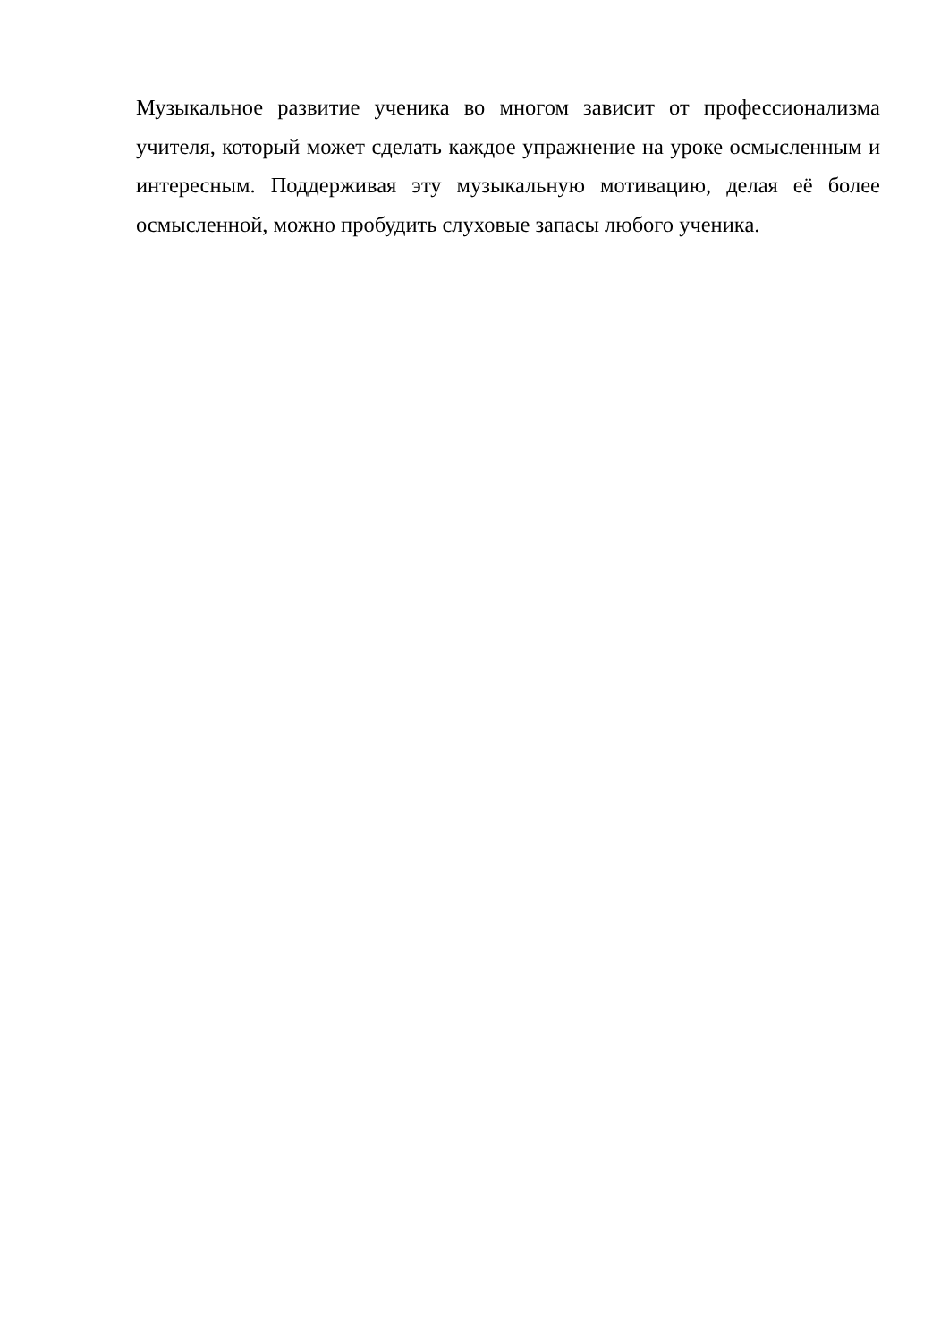Музыкальное развитие ученика во многом зависит от профессионализма учителя, который может сделать каждое упражнение на уроке осмысленным и интересным. Поддерживая эту музыкальную мотивацию, делая её более осмысленной, можно пробудить слуховые запасы любого ученика.